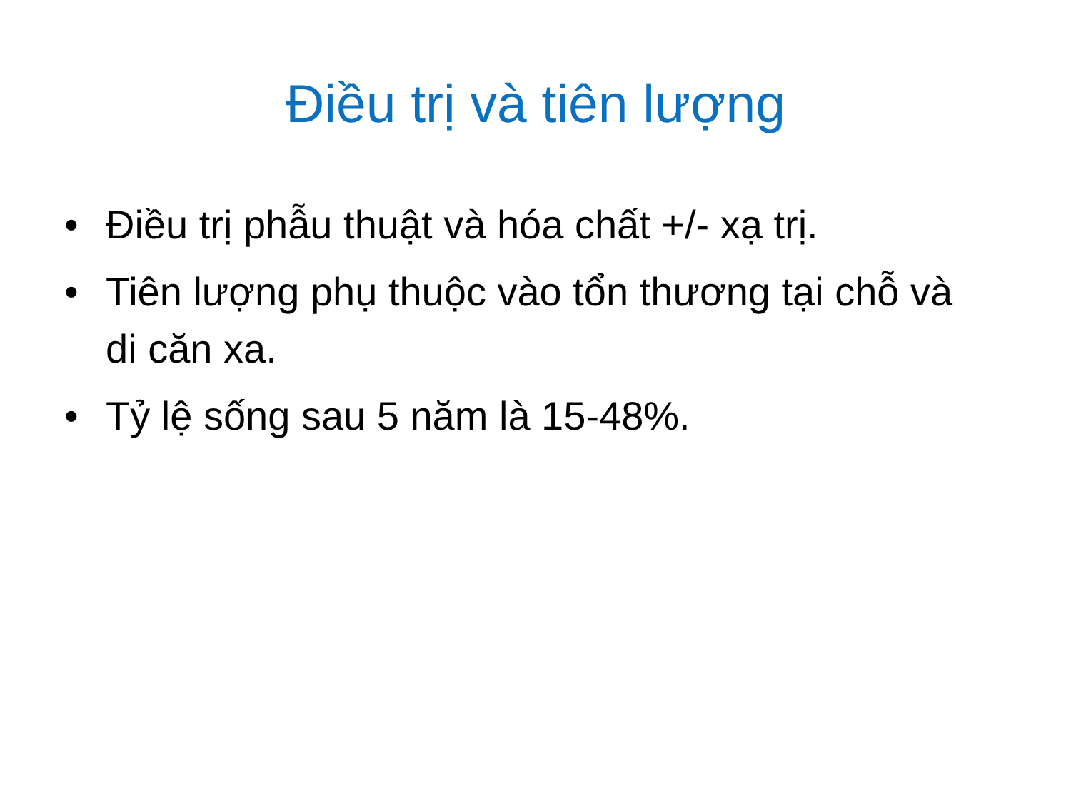Điều trị và tiên lượng
• Điều trị phẫu thuật và hóa chất +/- xạ trị.
• Tiên lượng phụ thuộc vào tổn thương tại chỗ và di căn xa.
• Tỷ lệ sống sau 5 năm là 15-48%.